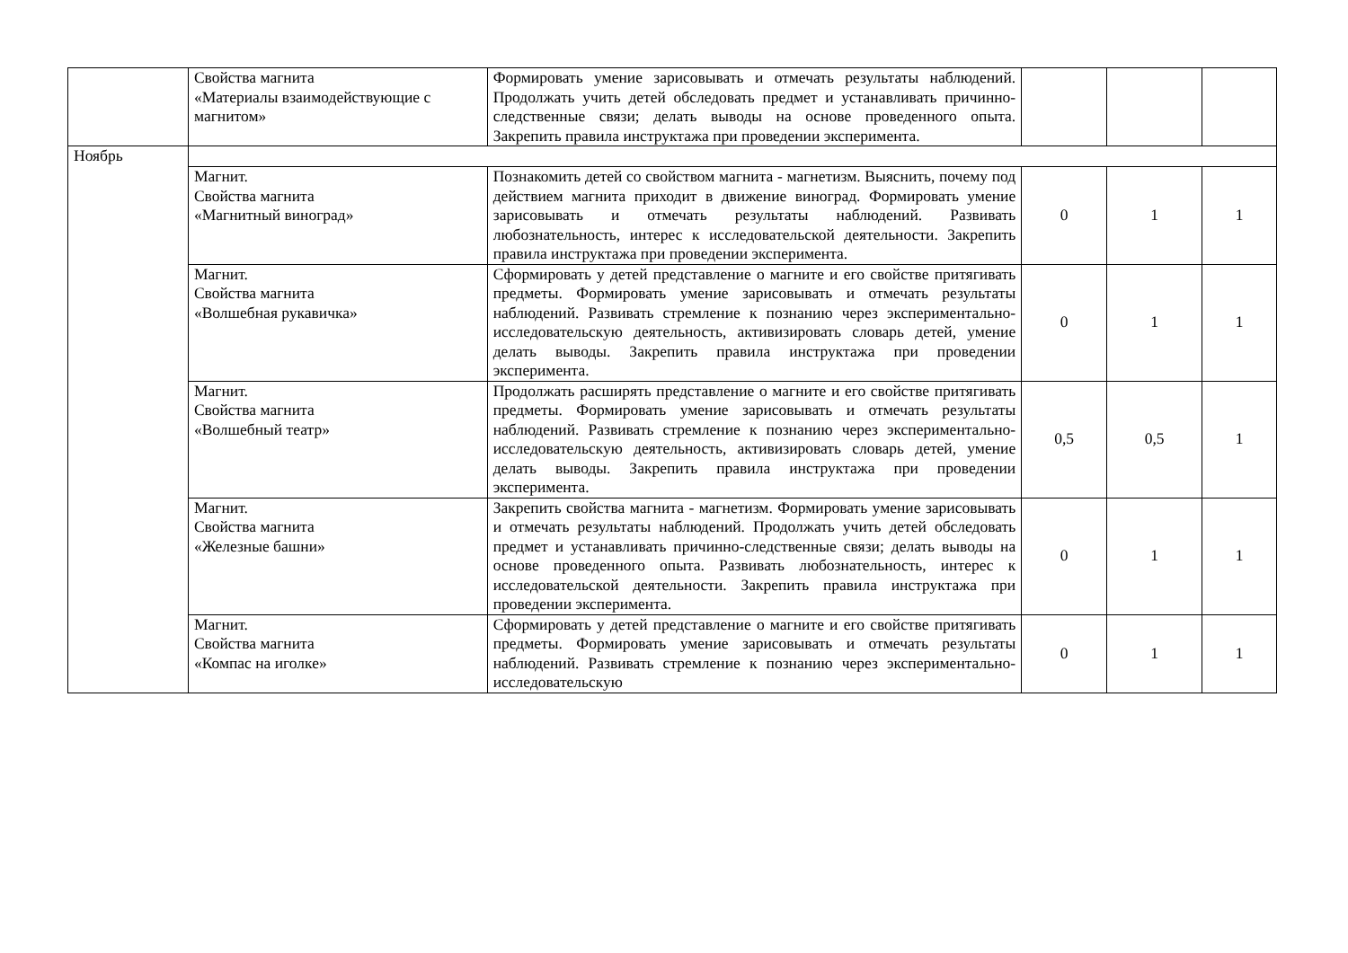| | Свойства магнита «Материалы взаимодействующие с магнитом» | Формировать умение зарисовывать и отмечать результаты наблюдений. Продолжать учить детей обследовать предмет и устанавливать причинно-следственные связи; делать выводы на основе проведенного опыта. Закрепить правила инструктажа при проведении эксперимента. | | | |
| Ноябрь | | | | | |
| | Магнит. Свойства магнита «Магнитный виноград» | Познакомить детей со свойством магнита - магнетизм. Выяснить, почему под действием магнита приходит в движение виноград. Формировать умение зарисовывать и отмечать результаты наблюдений. Развивать любознательность, интерес к исследовательской деятельности. Закрепить правила инструктажа при проведении эксперимента. | 0 | 1 | 1 |
| | Магнит. Свойства магнита «Волшебная рукавичка» | Сформировать у детей представление о магните и его свойстве притягивать предметы. Формировать умение зарисовывать и отмечать результаты наблюдений. Развивать стремление к познанию через экспериментально-исследовательскую деятельность, активизировать словарь детей, умение делать выводы. Закрепить правила инструктажа при проведении эксперимента. | 0 | 1 | 1 |
| | Магнит. Свойства магнита «Волшебный театр» | Продолжать расширять представление о магните и его свойстве притягивать предметы. Формировать умение зарисовывать и отмечать результаты наблюдений. Развивать стремление к познанию через экспериментально-исследовательскую деятельность, активизировать словарь детей, умение делать выводы. Закрепить правила инструктажа при проведении эксперимента. | 0,5 | 0,5 | 1 |
| | Магнит. Свойства магнита «Железные башни» | Закрепить свойства магнита - магнетизм. Формировать умение зарисовывать и отмечать результаты наблюдений. Продолжать учить детей обследовать предмет и устанавливать причинно-следственные связи; делать выводы на основе проведенного опыта. Развивать любознательность, интерес к исследовательской деятельности. Закрепить правила инструктажа при проведении эксперимента. | 0 | 1 | 1 |
| | Магнит. Свойства магнита «Компас на иголке» | Сформировать у детей представление о магните и его свойстве притягивать предметы. Формировать умение зарисовывать и отмечать результаты наблюдений. Развивать стремление к познанию через экспериментально-исследовательскую | 0 | 1 | 1 |